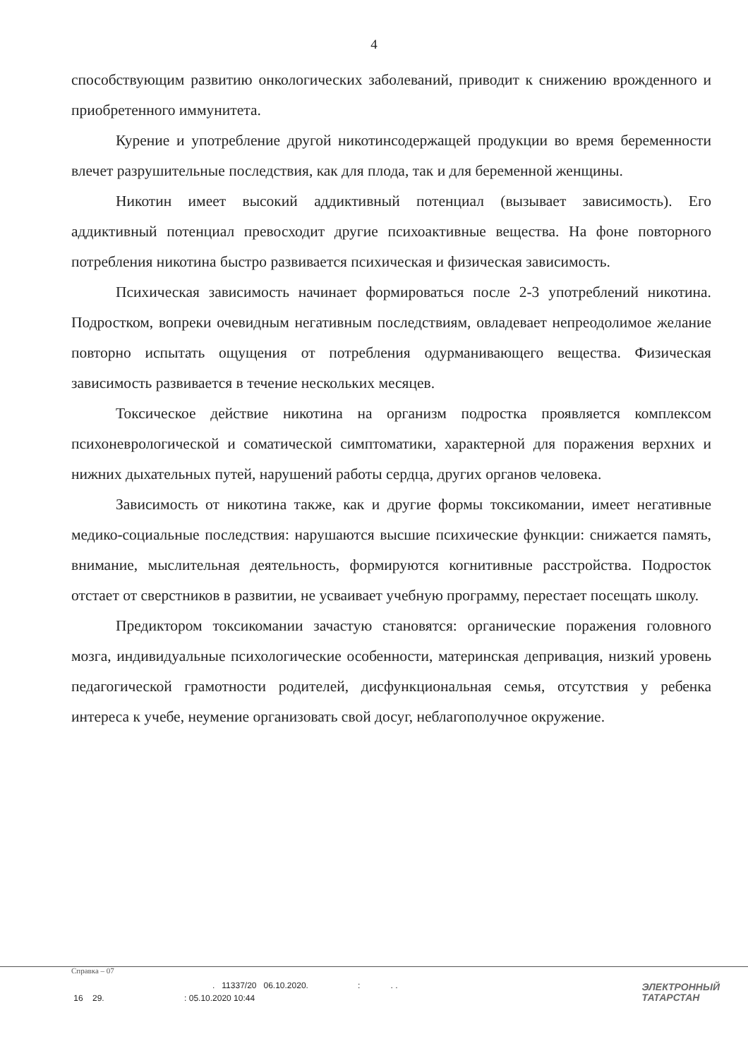4
способствующим развитию онкологических заболеваний, приводит к снижению врожденного и приобретенного иммунитета.
Курение и употребление другой никотинсодержащей продукции во время беременности влечет разрушительные последствия, как для плода, так и для беременной женщины.
Никотин имеет высокий аддиктивный потенциал (вызывает зависимость). Его аддиктивный потенциал превосходит другие психоактивные вещества. На фоне повторного потребления никотина быстро развивается психическая и физическая зависимость.
Психическая зависимость начинает формироваться после 2-3 употреблений никотина. Подростком, вопреки очевидным негативным последствиям, овладевает непреодолимое желание повторно испытать ощущения от потребления одурманивающего вещества. Физическая зависимость развивается в течение нескольких месяцев.
Токсическое действие никотина на организм подростка проявляется комплексом психоневрологической и соматической симптоматики, характерной для поражения верхних и нижних дыхательных путей, нарушений работы сердца, других органов человека.
Зависимость от никотина также, как и другие формы токсикомании, имеет негативные медико-социальные последствия: нарушаются высшие психические функции: снижается память, внимание, мыслительная деятельность, формируются когнитивные расстройства. Подросток отстает от сверстников в развитии, не усваивает учебную программу, перестает посещать школу.
Предиктором токсикомании зачастую становятся: органические поражения головного мозга, индивидуальные психологические особенности, материнская депривация, низкий уровень педагогической грамотности родителей, дисфункциональная семья, отсутствия у ребенка интереса к учебе, неумение организовать свой досуг, неблагополучное окружение.
Справка – 07
. 11337/20 06.10.2020. : . .
16 29. : 05.10.2020 10:44
ЭЛЕКТРОННЫЙ
ТАТАРСТАН